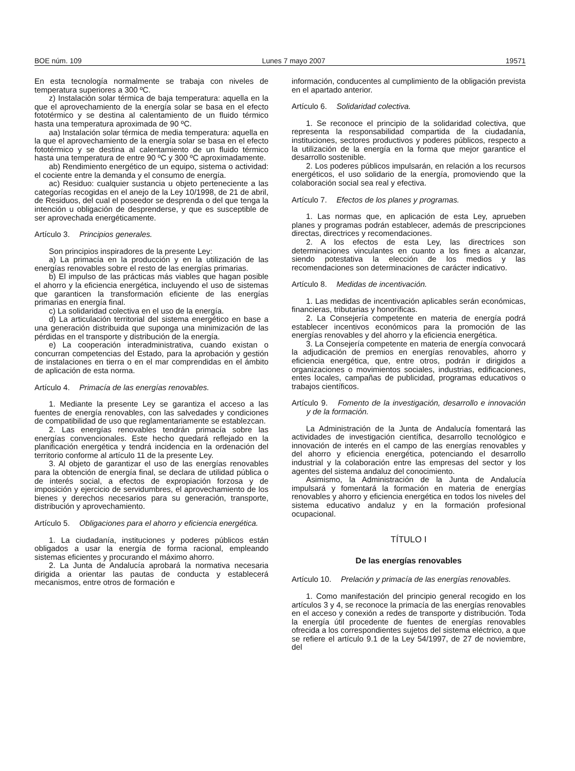BOE núm. 109 Lunes 7 mayo 2007 19571
En esta tecnología normalmente se trabaja con niveles de temperatura superiores a 300 ºC.
z) Instalación solar térmica de baja temperatura: aquella en la que el aprovechamiento de la energía solar se basa en el efecto fototérmico y se destina al calentamiento de un fluido térmico hasta una temperatura aproximada de 90 ºC.
aa) Instalación solar térmica de media temperatura: aquella en la que el aprovechamiento de la energía solar se basa en el efecto fototérmico y se destina al calentamiento de un fluido térmico hasta una temperatura de entre 90 ºC y 300 ºC aproximadamente.
ab) Rendimiento energético de un equipo, sistema o actividad: el cociente entre la demanda y el consumo de energía.
ac) Residuo: cualquier sustancia u objeto perteneciente a las categorías recogidas en el anejo de la Ley 10/1998, de 21 de abril, de Residuos, del cual el poseedor se desprenda o del que tenga la intención u obligación de desprenderse, y que es susceptible de ser aprovechada energéticamente.
Artículo 3. Principios generales.
Son principios inspiradores de la presente Ley:
a) La primacía en la producción y en la utilización de las energías renovables sobre el resto de las energías primarias.
b) El impulso de las prácticas más viables que hagan posible el ahorro y la eficiencia energética, incluyendo el uso de sistemas que garanticen la transformación eficiente de las energías primarias en energía final.
c) La solidaridad colectiva en el uso de la energía.
d) La articulación territorial del sistema energético en base a una generación distribuida que suponga una minimización de las pérdidas en el transporte y distribución de la energía.
e) La cooperación interadministrativa, cuando existan o concurran competencias del Estado, para la aprobación y gestión de instalaciones en tierra o en el mar comprendidas en el ámbito de aplicación de esta norma.
Artículo 4. Primacía de las energías renovables.
1. Mediante la presente Ley se garantiza el acceso a las fuentes de energía renovables, con las salvedades y condiciones de compatibilidad de uso que reglamentariamente se establezcan.
2. Las energías renovables tendrán primacía sobre las energías convencionales. Este hecho quedará reflejado en la planificación energética y tendrá incidencia en la ordenación del territorio conforme al artículo 11 de la presente Ley.
3. Al objeto de garantizar el uso de las energías renovables para la obtención de energía final, se declara de utilidad pública o de interés social, a efectos de expropiación forzosa y de imposición y ejercicio de servidumbres, el aprovechamiento de los bienes y derechos necesarios para su generación, transporte, distribución y aprovechamiento.
Artículo 5. Obligaciones para el ahorro y eficiencia energética.
1. La ciudadanía, instituciones y poderes públicos están obligados a usar la energía de forma racional, empleando sistemas eficientes y procurando el máximo ahorro.
2. La Junta de Andalucía aprobará la normativa necesaria dirigida a orientar las pautas de conducta y establecerá mecanismos, entre otros de formación e
información, conducentes al cumplimiento de la obligación prevista en el apartado anterior.
Artículo 6. Solidaridad colectiva.
1. Se reconoce el principio de la solidaridad colectiva, que representa la responsabilidad compartida de la ciudadanía, instituciones, sectores productivos y poderes públicos, respecto a la utilización de la energía en la forma que mejor garantice el desarrollo sostenible.
2. Los poderes públicos impulsarán, en relación a los recursos energéticos, el uso solidario de la energía, promoviendo que la colaboración social sea real y efectiva.
Artículo 7. Efectos de los planes y programas.
1. Las normas que, en aplicación de esta Ley, aprueben planes y programas podrán establecer, además de prescripciones directas, directrices y recomendaciones.
2. A los efectos de esta Ley, las directrices son determinaciones vinculantes en cuanto a los fines a alcanzar, siendo potestativa la elección de los medios y las recomendaciones son determinaciones de carácter indicativo.
Artículo 8. Medidas de incentivación.
1. Las medidas de incentivación aplicables serán económicas, financieras, tributarias y honoríficas.
2. La Consejería competente en materia de energía podrá establecer incentivos económicos para la promoción de las energías renovables y del ahorro y la eficiencia energética.
3. La Consejería competente en materia de energía convocará la adjudicación de premios en energías renovables, ahorro y eficiencia energética, que, entre otros, podrán ir dirigidos a organizaciones o movimientos sociales, industrias, edificaciones, entes locales, campañas de publicidad, programas educativos o trabajos científicos.
Artículo 9. Fomento de la investigación, desarrollo e innovación y de la formación.
La Administración de la Junta de Andalucía fomentará las actividades de investigación científica, desarrollo tecnológico e innovación de interés en el campo de las energías renovables y del ahorro y eficiencia energética, potenciando el desarrollo industrial y la colaboración entre las empresas del sector y los agentes del sistema andaluz del conocimiento.
Asimismo, la Administración de la Junta de Andalucía impulsará y fomentará la formación en materia de energías renovables y ahorro y eficiencia energética en todos los niveles del sistema educativo andaluz y en la formación profesional ocupacional.
TÍTULO I
De las energías renovables
Artículo 10. Prelación y primacía de las energías renovables.
1. Como manifestación del principio general recogido en los artículos 3 y 4, se reconoce la primacía de las energías renovables en el acceso y conexión a redes de transporte y distribución. Toda la energía útil procedente de fuentes de energías renovables ofrecida a los correspondientes sujetos del sistema eléctrico, a que se refiere el artículo 9.1 de la Ley 54/1997, de 27 de noviembre, del